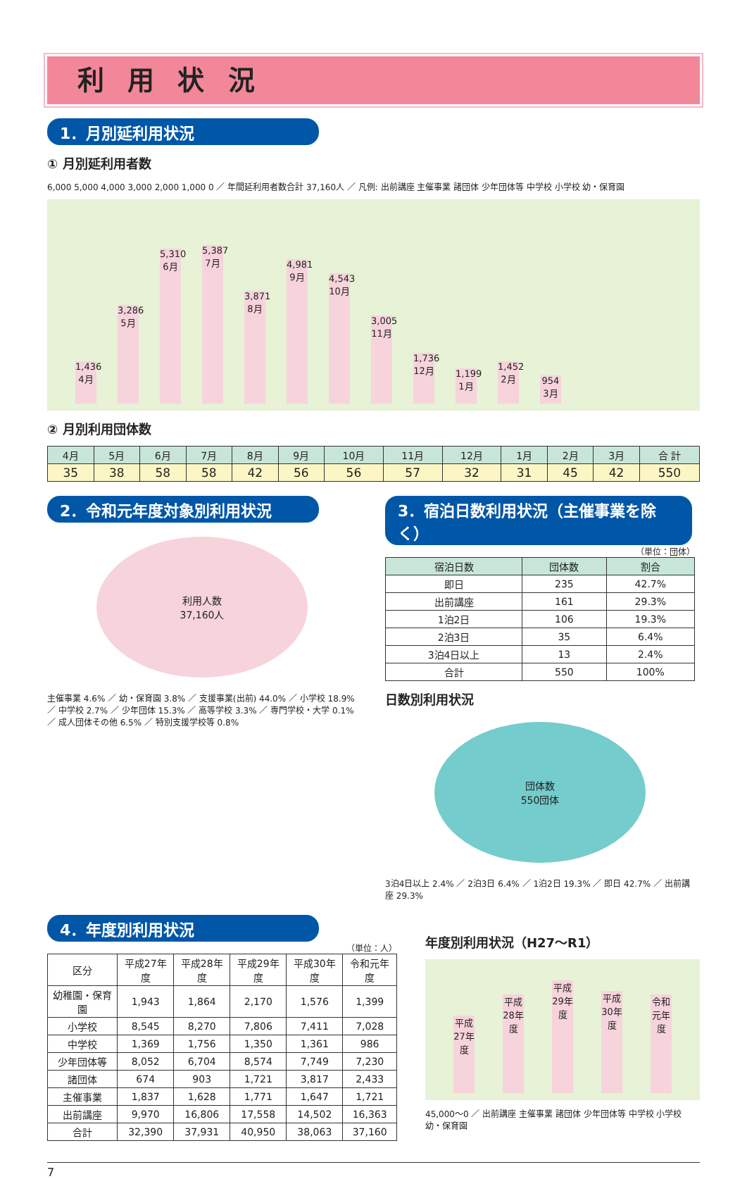利 用 状 況
1．月別延利用状況
① 月別延利用者数
6,000 5,000 4,000 3,000 2,000 1,000 0 ／ 年間延利用者数合計 37,160人 ／ 凡例: 出前講座 主催事業 諸団体 少年団体等 中学校 小学校 幼・保育園
1,436
4月
3,286
5月
5,310
6月
5,387
7月
3,871
8月
4,981
9月
4,543
10月
3,005
11月
1,736
12月
1,199
1月
1,452
2月
954
3月
② 月別利用団体数
| 4月 | 5月 | 6月 | 7月 | 8月 | 9月 | 10月 | 11月 | 12月 | 1月 | 2月 | 3月 | 合 計 |
| --- | --- | --- | --- | --- | --- | --- | --- | --- | --- | --- | --- | --- |
| 35 | 38 | 58 | 58 | 42 | 56 | 56 | 57 | 32 | 31 | 45 | 42 | 550 |
2．令和元年度対象別利用状況
利用人数
37,160人
主催事業 4.6% ／ 幼・保育園 3.8% ／ 支援事業(出前) 44.0% ／ 小学校 18.9% ／ 中学校 2.7% ／ 少年団体 15.3% ／ 高等学校 3.3% ／ 専門学校・大学 0.1% ／ 成人団体その他 6.5% ／ 特別支援学校等 0.8%
3．宿泊日数利用状況（主催事業を除く）
（単位：団体）
| 宿泊日数 | 団体数 | 割合 |
| --- | --- | --- |
| 即日 | 235 | 42.7% |
| 出前講座 | 161 | 29.3% |
| 1泊2日 | 106 | 19.3% |
| 2泊3日 | 35 | 6.4% |
| 3泊4日以上 | 13 | 2.4% |
| 合計 | 550 | 100% |
日数別利用状況
団体数
550団体
3泊4日以上 2.4% ／ 2泊3日 6.4% ／ 1泊2日 19.3% ／ 即日 42.7% ／ 出前講座 29.3%
4．年度別利用状況
（単位：人）
| 区分 | 平成27年度 | 平成28年度 | 平成29年度 | 平成30年度 | 令和元年度 |
| --- | --- | --- | --- | --- | --- |
| 幼稚園・保育園 | 1,943 | 1,864 | 2,170 | 1,576 | 1,399 |
| 小学校 | 8,545 | 8,270 | 7,806 | 7,411 | 7,028 |
| 中学校 | 1,369 | 1,756 | 1,350 | 1,361 | 986 |
| 少年団体等 | 8,052 | 6,704 | 8,574 | 7,749 | 7,230 |
| 諸団体 | 674 | 903 | 1,721 | 3,817 | 2,433 |
| 主催事業 | 1,837 | 1,628 | 1,771 | 1,647 | 1,721 |
| 出前講座 | 9,970 | 16,806 | 17,558 | 14,502 | 16,363 |
| 合計 | 32,390 | 37,931 | 40,950 | 38,063 | 37,160 |
年度別利用状況（H27〜R1）
平成27年度
平成28年度
平成29年度
平成30年度
令和元年度
45,000〜0 ／ 出前講座 主催事業 諸団体 少年団体等 中学校 小学校 幼・保育園
7